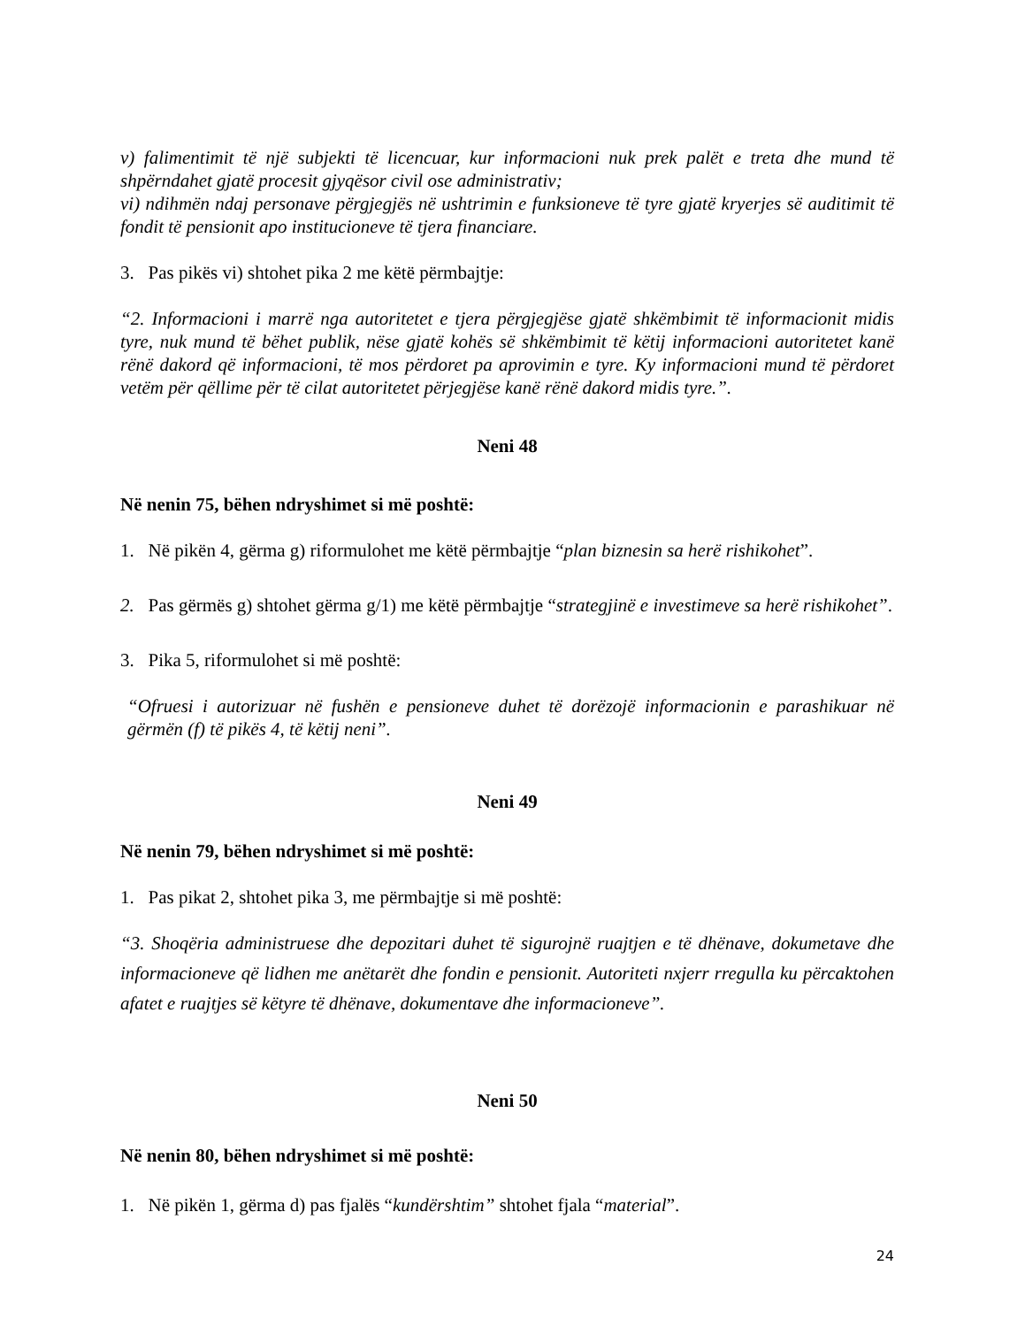v) falimentimit të një subjekti të licencuar, kur informacioni nuk prek palët e treta dhe mund të shpërndahet gjatë procesit gjyqësor civil ose administrativ;
vi) ndihmën ndaj personave përgjegjës në ushtrimin e funksioneve të tyre gjatë kryerjes së auditimit të fondit të pensionit apo institucioneve të tjera financiare.
3. Pas pikës vi) shtohet pika 2 me këtë përmbajtje:
“2. Informacioni i marrë nga autoritetet e tjera përgjegjëse gjatë shkëmbimit të informacionit midis tyre, nuk mund të bëhet publik, nëse gjatë kohës së shkëmbimit të këtij informacioni autoritetet kanë rënë dakord që informacioni, të mos përdoret pa aprovimin e tyre. Ky informacioni mund të përdoret vetëm për qëllime për të cilat autoritetet përjegjëse kanë rënë dakord midis tyre.”.
Neni 48
Në nenin 75, bëhen ndryshimet si më poshtë:
1. Në pikën 4, gërma g) riformulohet me këtë përmbajtje “plan biznesin sa herë rishikohet”.
2. Pas gërmës g) shtohet gërma g/1) me këtë përmbajtje “strategjinë e investimeve sa herë rishikohet”.
3. Pika 5, riformulohet si më poshtë:
“Ofruesi i autorizuar në fushën e pensioneve duhet të dorëzojë informacionin e parashikuar në gërmën (f) të pikës 4, të këtij neni”.
Neni 49
Në nenin 79, bëhen ndryshimet si më poshtë:
1. Pas pikat 2, shtohet pika 3, me përmbajtje si më poshtë:
“3. Shoqëria administruese dhe depozitari duhet të sigurojnë ruajtjen e të dhënave, dokumetave dhe informacioneve që lidhen me anëtarët dhe fondin e pensionit. Autoriteti nxjerr rregulla ku përcaktohen afatet e ruajtjes së këtyre të dhënave, dokumentave dhe informacioneve”.
Neni 50
Në nenin 80, bëhen ndryshimet si më poshtë:
1. Në pikën 1, gërma d) pas fjalës “kundërshtim” shtohet fjala “material”.
24